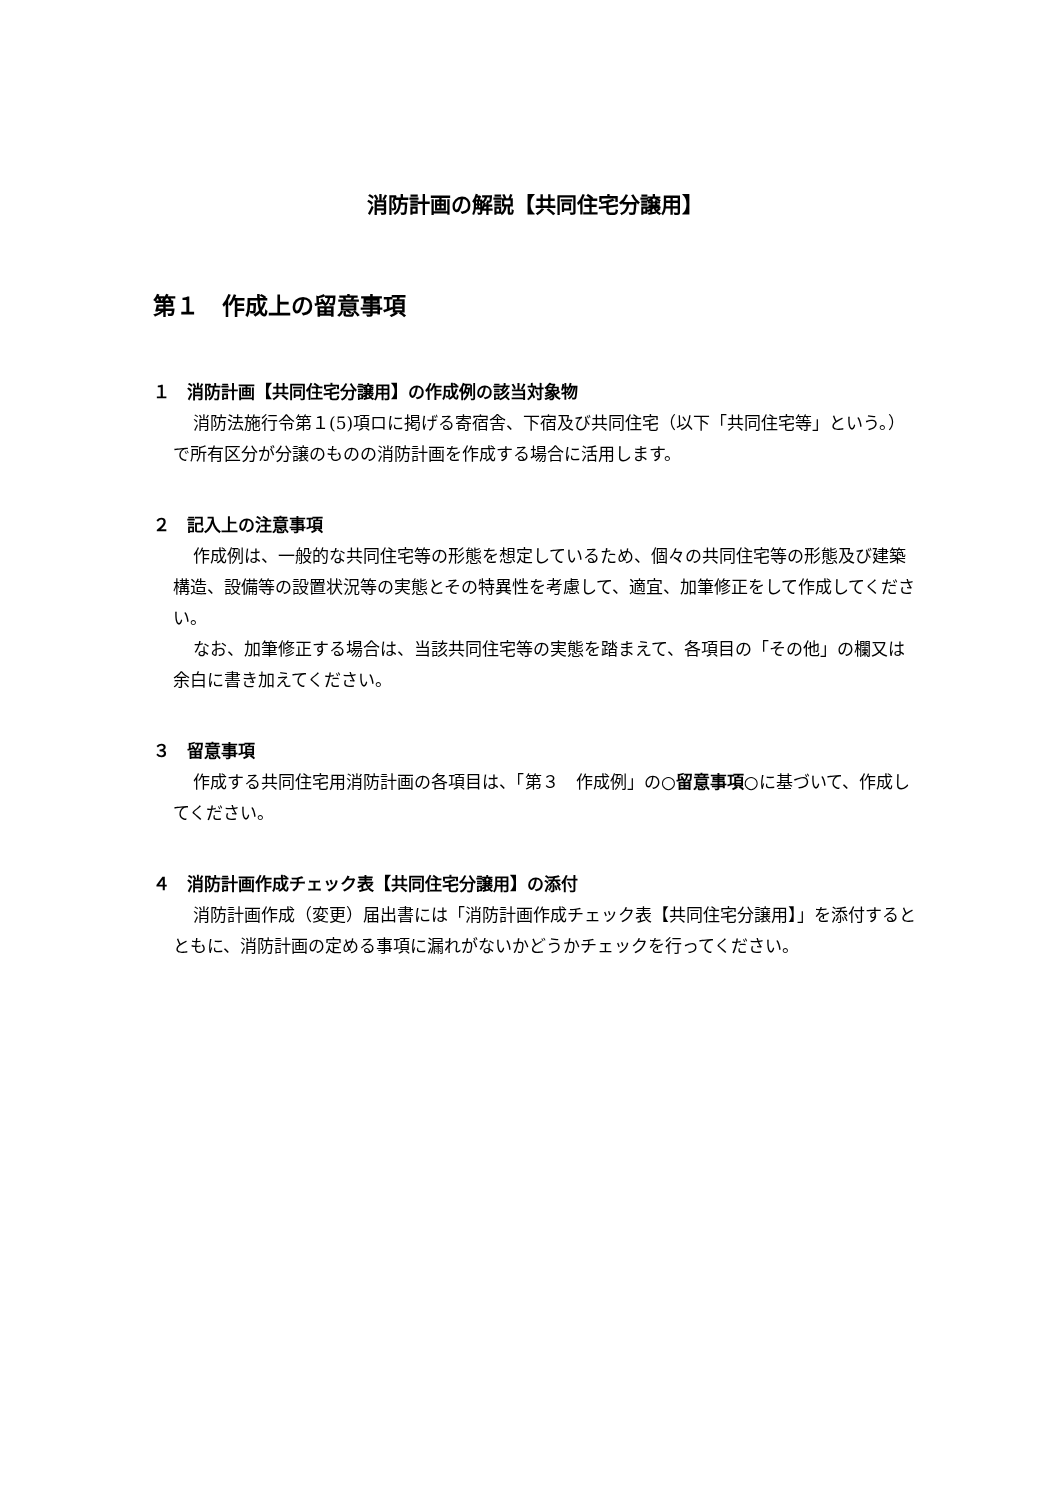消防計画の解説【共同住宅分譲用】
第１　作成上の留意事項
１　消防計画【共同住宅分譲用】の作成例の該当対象物
消防法施行令第１(5)項ロに掲げる寄宿舎、下宿及び共同住宅（以下「共同住宅等」という。）で所有区分が分譲のものの消防計画を作成する場合に活用します。
２　記入上の注意事項
作成例は、一般的な共同住宅等の形態を想定しているため、個々の共同住宅等の形態及び建築構造、設備等の設置状況等の実態とその特異性を考慮して、適宜、加筆修正をして作成してください。
なお、加筆修正する場合は、当該共同住宅等の実態を踏まえて、各項目の「その他」の欄又は余白に書き加えてください。
３　留意事項
作成する共同住宅用消防計画の各項目は、「第３　作成例」の○留意事項○に基づいて、作成してください。
４　消防計画作成チェック表【共同住宅分譲用】の添付
消防計画作成（変更）届出書には「消防計画作成チェック表【共同住宅分譲用】」を添付するとともに、消防計画の定める事項に漏れがないかどうかチェックを行ってください。